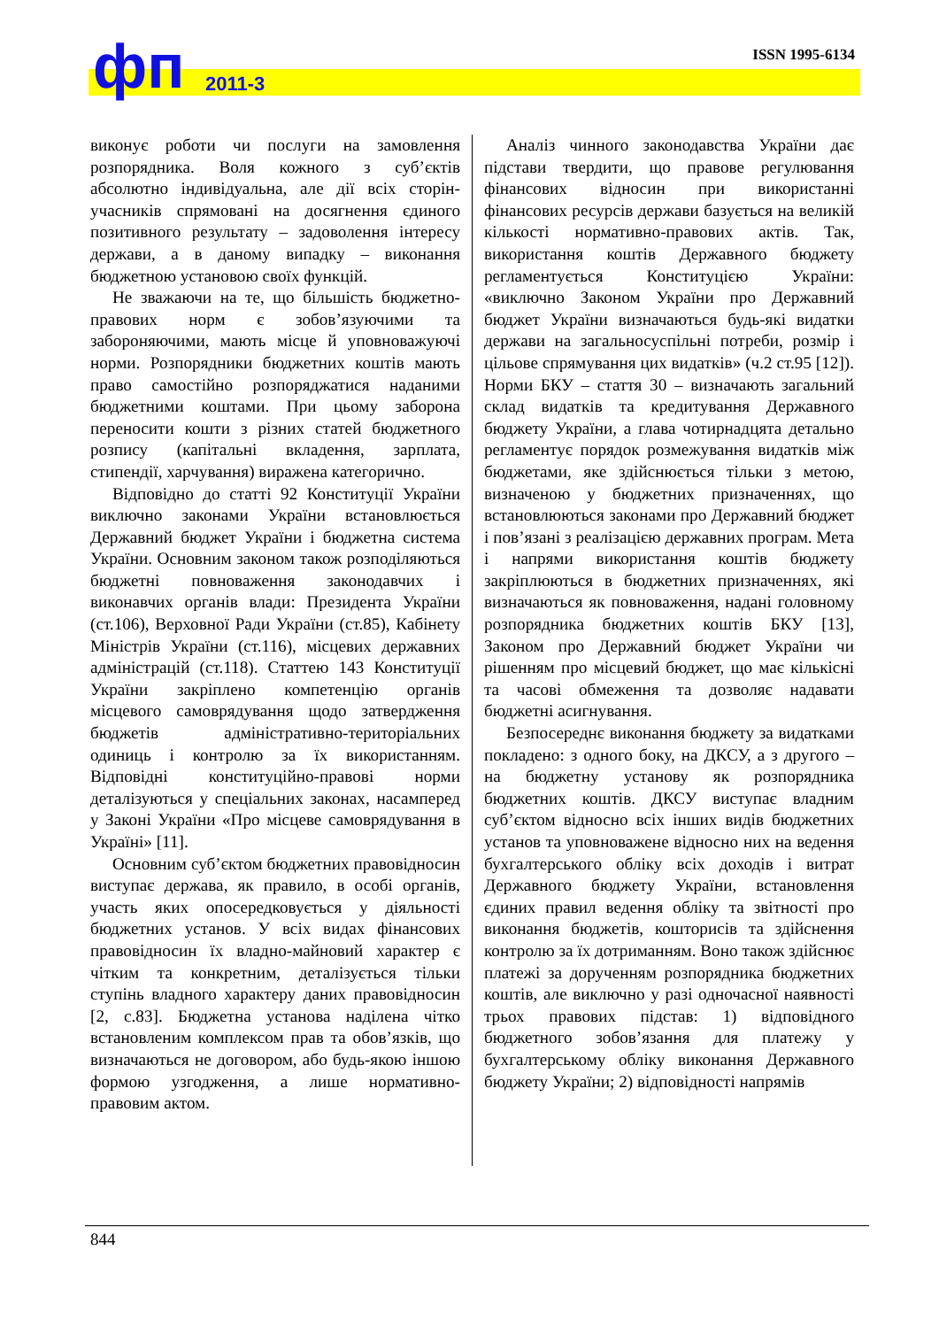фп 2011-3
ISSN 1995-6134
виконує роботи чи послуги на замовлення розпорядника. Воля кожного з суб’єктів абсолютно індивідуальна, але дії всіх сторін-учасників спрямовані на досягнення єдиного позитивного результату – задоволення інтересу держави, а в даному випадку – виконання бюджетною установою своїх функцій.
Не зважаючи на те, що більшість бюджетно-правових норм є зобов’язуючими та забороняючими, мають місце й уповноважуючі норми. Розпорядники бюджетних коштів мають право самостійно розпоряджатися наданими бюджетними коштами. При цьому заборона переносити кошти з різних статей бюджетного розпису (капітальні вкладення, зарплата, стипендії, харчування) виражена категорично.
Відповідно до статті 92 Конституції України виключно законами України встановлюється Державний бюджет України і бюджетна система України. Основним законом також розподіляються бюджетні повноваження законодавчих і виконавчих органів влади: Президента України (ст.106), Верховної Ради України (ст.85), Кабінету Міністрів України (ст.116), місцевих державних адміністрацій (ст.118). Статтею 143 Конституції України закріплено компетенцію органів місцевого самоврядування щодо затвердження бюджетів адміністративно-територіальних одиниць і контролю за їх використанням. Відповідні конституційно-правові норми деталізуються у спеціальних законах, насамперед у Законі України «Про місцеве самоврядування в Україні» [11].
Основним суб’єктом бюджетних правовідносин виступає держава, як правило, в особі органів, участь яких опосередковується у діяльності бюджетних установ. У всіх видах фінансових правовідносин їх владно-майновий характер є чітким та конкретним, деталізується тільки ступінь владного характеру даних правовідносин [2, с.83]. Бюджетна установа наділена чітко встановленим комплексом прав та обов’язків, що визначаються не договором, або будь-якою іншою формою узгодження, а лише нормативно-правовим актом.
Аналіз чинного законодавства України дає підстави твердити, що правове регулювання фінансових відносин при використанні фінансових ресурсів держави базується на великій кількості нормативно-правових актів. Так, використання коштів Державного бюджету регламентується Конституцією України: «виключно Законом України про Державний бюджет України визначаються будь-які видатки держави на загальносуспільні потреби, розмір і цільове спрямування цих видатків» (ч.2 ст.95 [12]). Норми БКУ – стаття 30 – визначають загальний склад видатків та кредитування Державного бюджету України, а глава чотирнадцята детально регламентує порядок розмежування видатків між бюджетами, яке здійснюється тільки з метою, визначеною у бюджетних призначеннях, що встановлюються законами про Державний бюджет і пов’язані з реалізацією державних програм. Мета і напрями використання коштів бюджету закріплюються в бюджетних призначеннях, які визначаються як повноваження, надані головному розпорядника бюджетних коштів БКУ [13], Законом про Державний бюджет України чи рішенням про місцевий бюджет, що має кількісні та часові обмеження та дозволяє надавати бюджетні асигнування.
Безпосереднє виконання бюджету за видатками покладено: з одного боку, на ДКСУ, а з другого – на бюджетну установу як розпорядника бюджетних коштів. ДКСУ виступає владним суб’єктом відносно всіх інших видів бюджетних установ та уповноважене відносно них на ведення бухгалтерського обліку всіх доходів і витрат Державного бюджету України, встановлення єдиних правил ведення обліку та звітності про виконання бюджетів, кошторисів та здійснення контролю за їх дотриманням. Воно також здійснює платежі за дорученням розпорядника бюджетних коштів, але виключно у разі одночасної наявності трьох правових підстав: 1) відповідного бюджетного зобов’язання для платежу у бухгалтерському обліку виконання Державного бюджету України; 2) відповідності напрямів
844